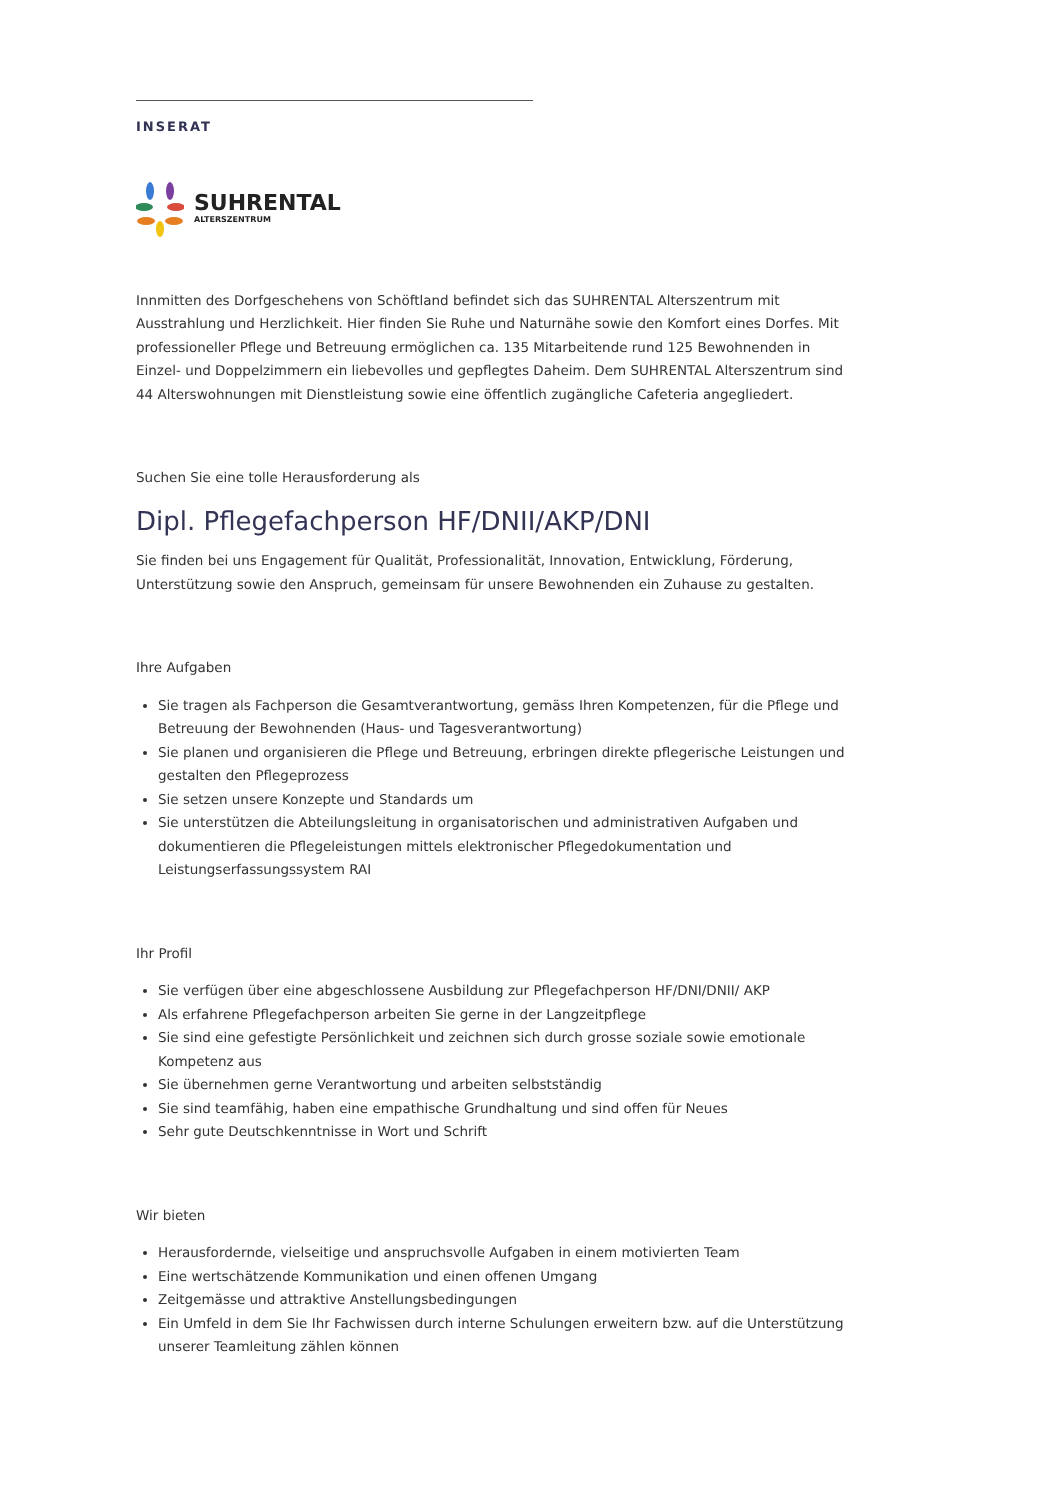INSERAT
SUHRENTAL
ALTERSZENTRUM
Innmitten des Dorfgeschehens von Schöftland befindet sich das SUHRENTAL Alterszentrum mit Ausstrahlung und Herzlichkeit. Hier finden Sie Ruhe und Naturnähe sowie den Komfort eines Dorfes. Mit professioneller Pflege und Betreuung ermöglichen ca. 135 Mitarbeitende rund 125 Bewohnenden in Einzel- und Doppelzimmern ein liebevolles und gepflegtes Daheim. Dem SUHRENTAL Alterszentrum sind 44 Alterswohnungen mit Dienstleistung sowie eine öffentlich zugängliche Cafeteria angegliedert.
Suchen Sie eine tolle Herausforderung als
Dipl. Pflegefachperson HF/DNII/AKP/DNI
Sie finden bei uns Engagement für Qualität, Professionalität, Innovation, Entwicklung, Förderung, Unterstützung sowie den Anspruch, gemeinsam für unsere Bewohnenden ein Zuhause zu gestalten.
Ihre Aufgaben
Sie tragen als Fachperson die Gesamtverantwortung, gemäss Ihren Kompetenzen, für die Pflege und Betreuung der Bewohnenden (Haus- und Tagesverantwortung)
Sie planen und organisieren die Pflege und Betreuung, erbringen direkte pflegerische Leistungen und gestalten den Pflegeprozess
Sie setzen unsere Konzepte und Standards um
Sie unterstützen die Abteilungsleitung in organisatorischen und administrativen Aufgaben und dokumentieren die Pflegeleistungen mittels elektronischer Pflegedokumentation und Leistungserfassungssystem RAI
Ihr Profil
Sie verfügen über eine abgeschlossene Ausbildung zur Pflegefachperson HF/DNI/DNII/ AKP
Als erfahrene Pflegefachperson arbeiten Sie gerne in der Langzeitpflege
Sie sind eine gefestigte Persönlichkeit und zeichnen sich durch grosse soziale sowie emotionale Kompetenz aus
Sie übernehmen gerne Verantwortung und arbeiten selbstständig
Sie sind teamfähig, haben eine empathische Grundhaltung und sind offen für Neues
Sehr gute Deutschkenntnisse in Wort und Schrift
Wir bieten
Herausfordernde, vielseitige und anspruchsvolle Aufgaben in einem motivierten Team
Eine wertschätzende Kommunikation und einen offenen Umgang
Zeitgemässe und attraktive Anstellungsbedingungen
Ein Umfeld in dem Sie Ihr Fachwissen durch interne Schulungen erweitern bzw. auf die Unterstützung unserer Teamleitung zählen können